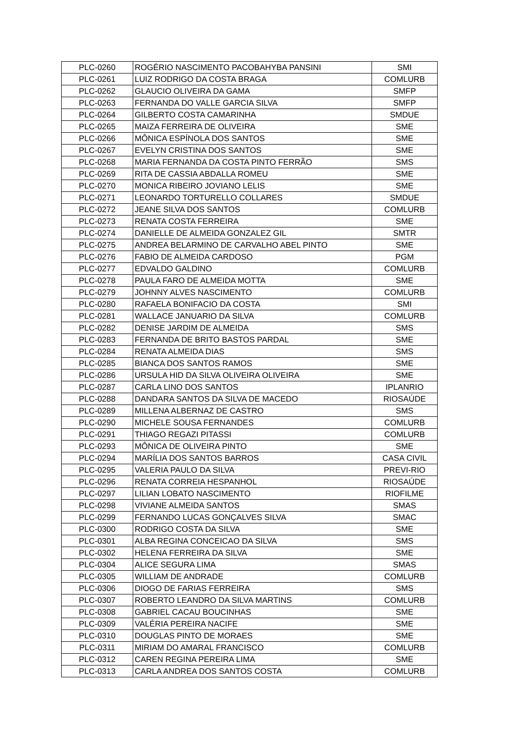| PLC-0260 | ROGÉRIO NASCIMENTO PACOBAHYBA PANSINI | SMI |
| PLC-0261 | LUIZ RODRIGO DA COSTA BRAGA | COMLURB |
| PLC-0262 | GLAUCIO OLIVEIRA DA GAMA | SMFP |
| PLC-0263 | FERNANDA DO VALLE GARCIA SILVA | SMFP |
| PLC-0264 | GILBERTO COSTA CAMARINHA | SMDUE |
| PLC-0265 | MAIZA FERREIRA DE OLIVEIRA | SME |
| PLC-0266 | MÔNICA ESPÍNOLA DOS SANTOS | SME |
| PLC-0267 | EVELYN CRISTINA DOS SANTOS | SME |
| PLC-0268 | MARIA FERNANDA DA COSTA PINTO FERRÃO | SMS |
| PLC-0269 | RITA DE CASSIA ABDALLA ROMEU | SME |
| PLC-0270 | MONICA RIBEIRO JOVIANO LELIS | SME |
| PLC-0271 | LEONARDO TORTURELLO COLLARES | SMDUE |
| PLC-0272 | JEANE SILVA DOS SANTOS | COMLURB |
| PLC-0273 | RENATA COSTA FERREIRA | SME |
| PLC-0274 | DANIELLE DE ALMEIDA GONZALEZ GIL | SMTR |
| PLC-0275 | ANDREA BELARMINO DE CARVALHO ABEL PINTO | SME |
| PLC-0276 | FABIO DE ALMEIDA CARDOSO | PGM |
| PLC-0277 | EDVALDO GALDINO | COMLURB |
| PLC-0278 | PAULA FARO DE ALMEIDA MOTTA | SME |
| PLC-0279 | JOHNNY ALVES NASCIMENTO | COMLURB |
| PLC-0280 | RAFAELA BONIFACIO DA COSTA | SMI |
| PLC-0281 | WALLACE JANUARIO DA SILVA | COMLURB |
| PLC-0282 | DENISE JARDIM DE ALMEIDA | SMS |
| PLC-0283 | FERNANDA DE BRITO BASTOS PARDAL | SME |
| PLC-0284 | RENATA ALMEIDA DIAS | SMS |
| PLC-0285 | BIANCA DOS SANTOS RAMOS | SME |
| PLC-0286 | URSULA HID DA SILVA OLIVEIRA OLIVEIRA | SME |
| PLC-0287 | CARLA LINO DOS SANTOS | IPLANRIO |
| PLC-0288 | DANDARA SANTOS DA SILVA DE MACEDO | RIOSAÚDE |
| PLC-0289 | MILLENA ALBERNAZ DE CASTRO | SMS |
| PLC-0290 | MICHELE SOUSA FERNANDES | COMLURB |
| PLC-0291 | THIAGO REGAZI PITASSI | COMLURB |
| PLC-0293 | MÔNICA DE OLIVEIRA PINTO | SME |
| PLC-0294 | MARÍLIA DOS SANTOS BARROS | CASA CIVIL |
| PLC-0295 | VALERIA PAULO DA SILVA | PREVI-RIO |
| PLC-0296 | RENATA CORREIA HESPANHOL | RIOSAÚDE |
| PLC-0297 | LILIAN LOBATO NASCIMENTO | RIOFILME |
| PLC-0298 | VIVIANE ALMEIDA SANTOS | SMAS |
| PLC-0299 | FERNANDO LUCAS GONÇALVES SILVA | SMAC |
| PLC-0300 | RODRIGO COSTA DA SILVA | SME |
| PLC-0301 | ALBA REGINA CONCEICAO DA SILVA | SMS |
| PLC-0302 | HELENA FERREIRA DA SILVA | SME |
| PLC-0304 | ALICE SEGURA LIMA | SMAS |
| PLC-0305 | WILLIAM DE ANDRADE | COMLURB |
| PLC-0306 | DIOGO DE FARIAS FERREIRA | SMS |
| PLC-0307 | ROBERTO LEANDRO DA SILVA MARTINS | COMLURB |
| PLC-0308 | GABRIEL CACAU BOUCINHAS | SME |
| PLC-0309 | VALÉRIA PEREIRA NACIFE | SME |
| PLC-0310 | DOUGLAS PINTO DE MORAES | SME |
| PLC-0311 | MIRIAM DO AMARAL FRANCISCO | COMLURB |
| PLC-0312 | CAREN REGINA PEREIRA LIMA | SME |
| PLC-0313 | CARLA ANDREA DOS SANTOS COSTA | COMLURB |